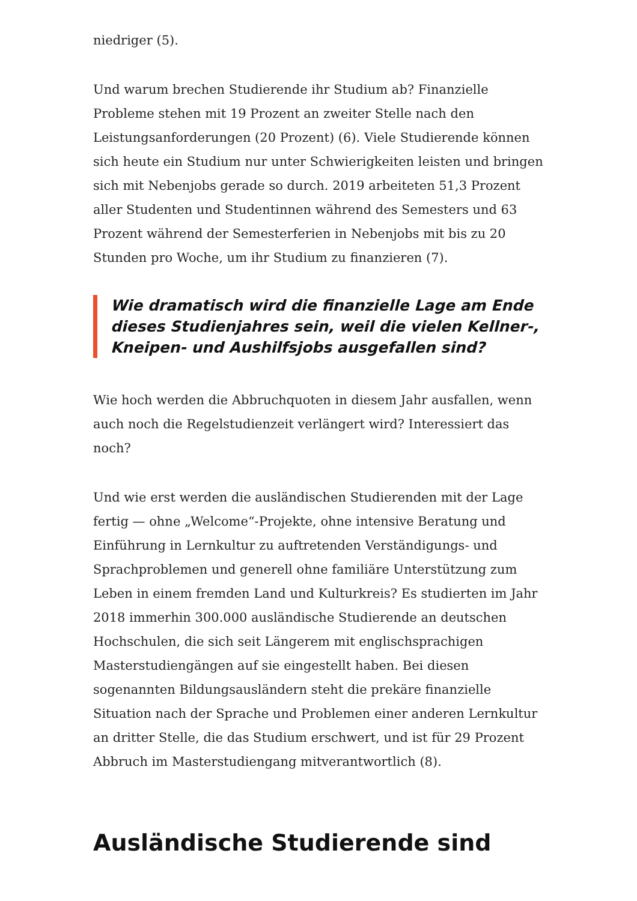niedriger (5).
Und warum brechen Studierende ihr Studium ab? Finanzielle Probleme stehen mit 19 Prozent an zweiter Stelle nach den Leistungsanforderungen (20 Prozent) (6). Viele Studierende können sich heute ein Studium nur unter Schwierigkeiten leisten und bringen sich mit Nebenjobs gerade so durch. 2019 arbeiteten 51,3 Prozent aller Studenten und Studentinnen während des Semesters und 63 Prozent während der Semesterferien in Nebenjobs mit bis zu 20 Stunden pro Woche, um ihr Studium zu finanzieren (7).
Wie dramatisch wird die finanzielle Lage am Ende dieses Studienjahres sein, weil die vielen Kellner-, Kneipen- und Aushilfsjobs ausgefallen sind?
Wie hoch werden die Abbruchquoten in diesem Jahr ausfallen, wenn auch noch die Regelstudienzeit verlängert wird? Interessiert das noch?
Und wie erst werden die ausländischen Studierenden mit der Lage fertig — ohne „Welcome“-Projekte, ohne intensive Beratung und Einführung in Lernkultur zu auftretenden Verständigungs- und Sprachproblemen und generell ohne familiäre Unterstützung zum Leben in einem fremden Land und Kulturkreis? Es studierten im Jahr 2018 immerhin 300.000 ausländische Studierende an deutschen Hochschulen, die sich seit Längerem mit englischsprachigen Masterstudiengängen auf sie eingestellt haben. Bei diesen sogenannten Bildungsausländern steht die prekäre finanzielle Situation nach der Sprache und Problemen einer anderen Lernkultur an dritter Stelle, die das Studium erschwert, und ist für 29 Prozent Abbruch im Masterstudiengang mitverantwortlich (8).
Ausländische Studierende sind